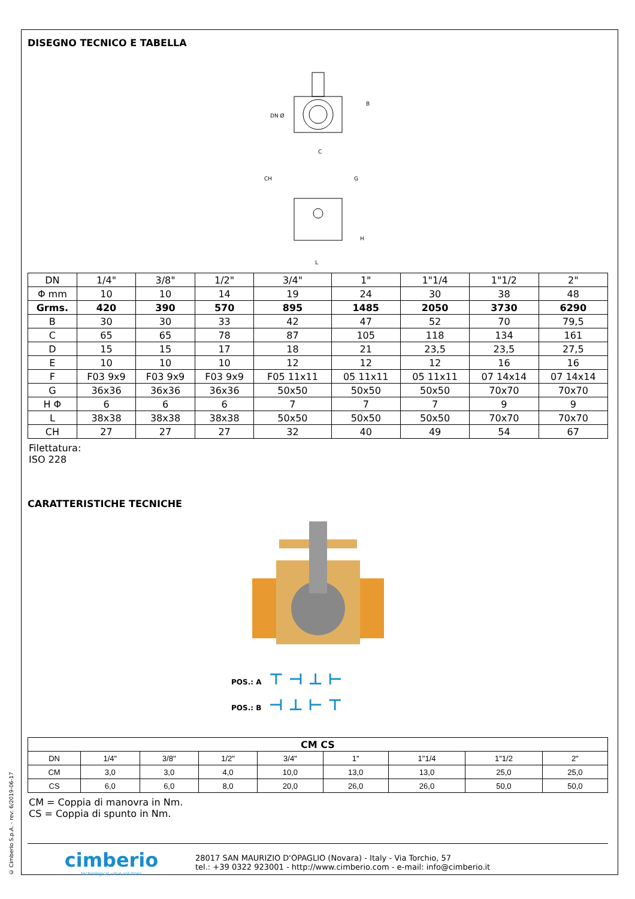© Cimberio S.p.A. - rev: 6/2019-06-17
DISEGNO TECNICO E TABELLA
DN Ø
B
C
CH
G
H
L
| DN | 1/4" | 3/8" | 1/2" | 3/4" | 1" | 1"1/4 | 1"1/2 | 2" |
| Φ mm | 10 | 10 | 14 | 19 | 24 | 30 | 38 | 48 |
| Grms. | 420 | 390 | 570 | 895 | 1485 | 2050 | 3730 | 6290 |
| B | 30 | 30 | 33 | 42 | 47 | 52 | 70 | 79,5 |
| C | 65 | 65 | 78 | 87 | 105 | 118 | 134 | 161 |
| D | 15 | 15 | 17 | 18 | 21 | 23,5 | 23,5 | 27,5 |
| E | 10 | 10 | 10 | 12 | 12 | 12 | 16 | 16 |
| F | F03 9x9 | F03 9x9 | F03 9x9 | F05 11x11 | 05 11x11 | 05 11x11 | 07 14x14 | 07 14x14 |
| G | 36x36 | 36x36 | 36x36 | 50x50 | 50x50 | 50x50 | 70x70 | 70x70 |
| H Φ | 6 | 6 | 6 | 7 | 7 | 7 | 9 | 9 |
| L | 38x38 | 38x38 | 38x38 | 50x50 | 50x50 | 50x50 | 70x70 | 70x70 |
| CH | 27 | 27 | 27 | 32 | 40 | 49 | 54 | 67 |
Filettatura:
ISO 228
CARATTERISTICHE TECNICHE
POS.: A ⊤ ⊣ ⊥ ⊢
POS.: B ⊣ ⊥ ⊢ ⊤
| CM CS | | | | | | | | |
| DN | 1/4" | 3/8" | 1/2" | 3/4" | 1" | 1"1/4 | 1"1/2 | 2" |
| CM | 3,0 | 3,0 | 4,0 | 10,0 | 13,0 | 13,0 | 25,0 | 25,0 |
| CS | 6,0 | 6,0 | 8,0 | 20,0 | 26,0 | 26,0 | 50,0 | 50,0 |
CM = Coppia di manovra in Nm.
CS = Coppia di spunto in Nm.
cimberio
technological valve solutions
28017 SAN MAURIZIO D'OPAGLIO (Novara) - Italy - Via Torchio, 57
tel.: +39 0322 923001 - http://www.cimberio.com - e-mail: info@cimberio.it